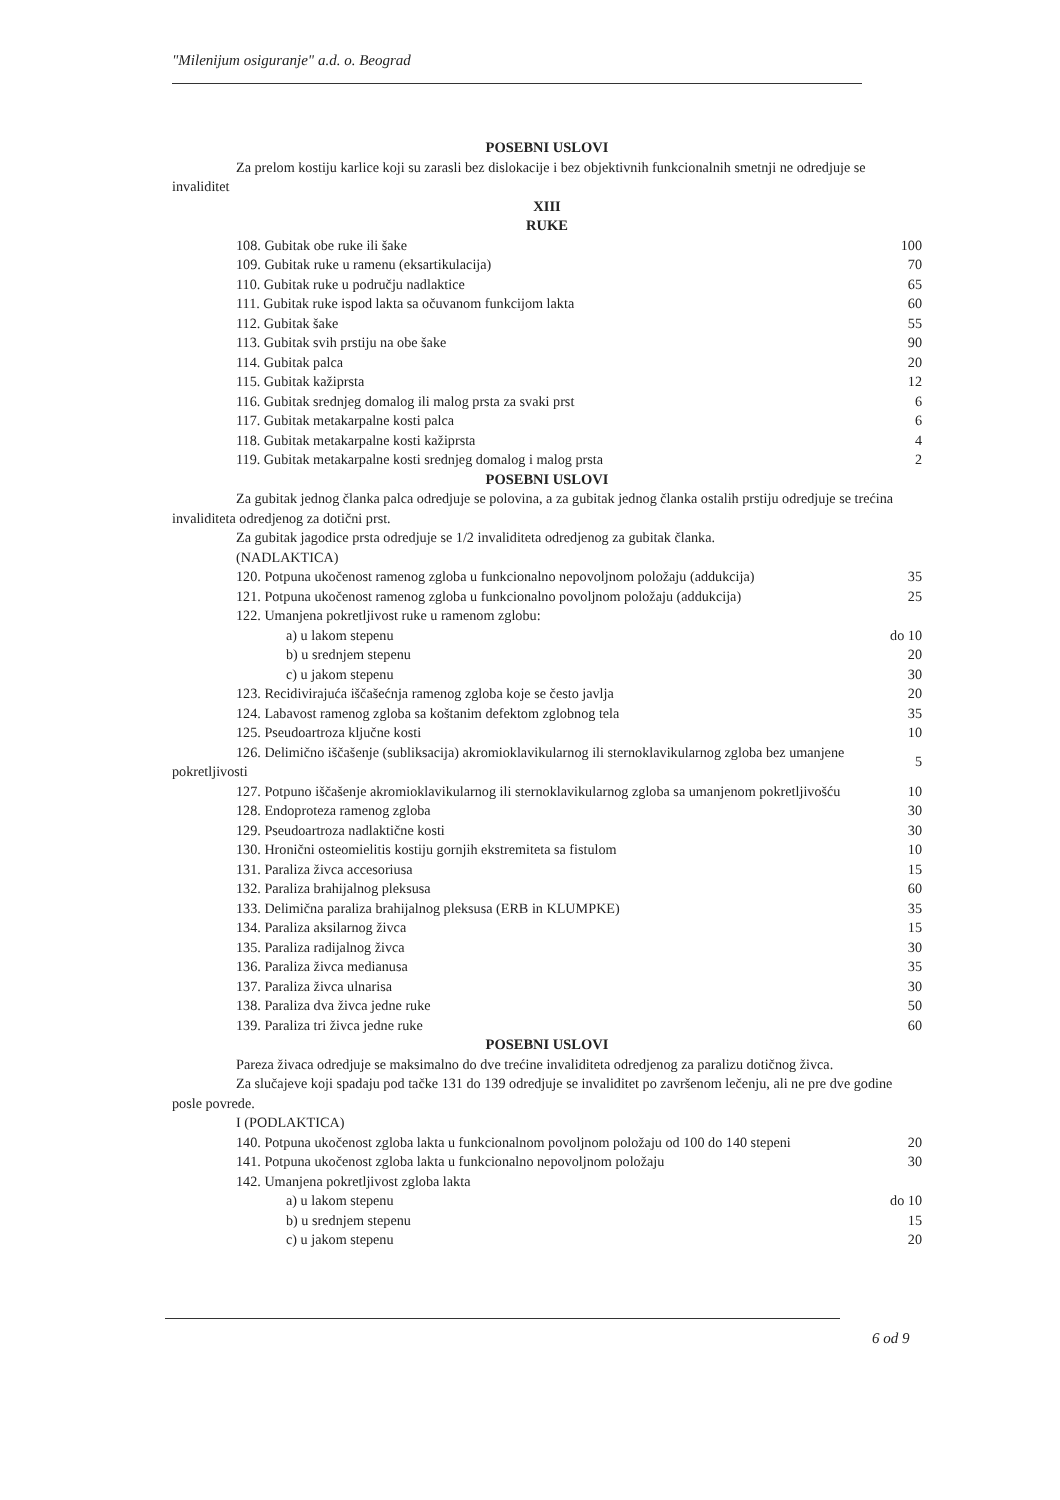"Milenijum osiguranje" a.d. o. Beograd
POSEBNI USLOVI
Za prelom kostiju karlice koji su zarasli bez dislokacije i bez objektivnih funkcionalnih smetnji ne odredjuje se invaliditet
XIII
RUKE
| 108. Gubitak obe ruke ili šake | 100 |
| 109. Gubitak ruke u ramenu (eksartikulacija) | 70 |
| 110. Gubitak ruke u području nadlaktice | 65 |
| 111. Gubitak ruke ispod lakta sa očuvanom funkcijom lakta | 60 |
| 112. Gubitak šake | 55 |
| 113. Gubitak svih prstiju na obe šake | 90 |
| 114. Gubitak palca | 20 |
| 115. Gubitak kažiprsta | 12 |
| 116. Gubitak srednjeg domalog ili malog prsta za svaki prst | 6 |
| 117. Gubitak metakarpalne kosti palca | 6 |
| 118. Gubitak metakarpalne kosti kažiprsta | 4 |
| 119. Gubitak metakarpalne kosti srednjeg domalog i malog prsta | 2 |
POSEBNI USLOVI
Za gubitak jednog članka palca odredjuje se polovina, a za gubitak jednog članka ostalih prstiju odredjuje se trećina invaliditeta odredjenog za dotični prst.
Za gubitak jagodice prsta odredjuje se 1/2 invaliditeta odredjenog za gubitak članka.
(NADLAKTICA)
| 120. Potpuna ukočenost ramenog zgloba u funkcionalno nepovoljnom položaju (addukcija) | 35 |
| 121. Potpuna ukočenost ramenog zgloba u funkcionalno povoljnom položaju (addukcija) | 25 |
| 122. Umanjena pokretljivost ruke u ramenom zglobu: | |
| a) u lakom stepenu | do 10 |
| b) u srednjem stepenu | 20 |
| c) u jakom stepenu | 30 |
| 123. Recidivirajuća iščašećnja ramenog zgloba koje se često javlja | 20 |
| 124. Labavost ramenog zgloba sa koštanim defektom zglobnog tela | 35 |
| 125. Pseudoartroza ključne kosti | 10 |
| 126. Delimično iščašenje (subliksacija) akromioklavikularnog ili sternoklavikularnog zgloba bez umanjene pokretljivosti | 5 |
| 127. Potpuno iščašenje akromioklavikularnog ili sternoklavikularnog zgloba sa umanjenom pokretljivošću | 10 |
| 128. Endoproteza ramenog zgloba | 30 |
| 129. Pseudoartroza nadlaktične kosti | 30 |
| 130. Hronični osteomielitis kostiju gornjih ekstremiteta sa fistulom | 10 |
| 131. Paraliza živca accesoriusa | 15 |
| 132. Paraliza brahijalnog pleksusa | 60 |
| 133. Delimična paraliza brahijalnog pleksusa (ERB in KLUMPKE) | 35 |
| 134. Paraliza aksilarnog živca | 15 |
| 135. Paraliza radijalnog živca | 30 |
| 136. Paraliza živca medianusa | 35 |
| 137. Paraliza živca ulnarisa | 30 |
| 138. Paraliza dva živca jedne ruke | 50 |
| 139. Paraliza tri živca jedne ruke | 60 |
POSEBNI USLOVI
Pareza živaca odredjuje se maksimalno do dve trećine invaliditeta odredjenog za paralizu dotičnog živca.
Za slučajeve koji spadaju pod tačke 131 do 139 odredjuje se invaliditet po završenom lečenju, ali ne pre dve godine posle povrede.
I (PODLAKTICA)
| 140. Potpuna ukočenost zgloba lakta u funkcionalnom povoljnom položaju od 100 do 140 stepeni | 20 |
| 141. Potpuna ukočenost zgloba lakta u funkcionalno nepovoljnom položaju | 30 |
| 142. Umanjena pokretljivost zgloba lakta | |
| a) u lakom stepenu | do 10 |
| b) u srednjem stepenu | 15 |
| c) u jakom stepenu | 20 |
6 od 9